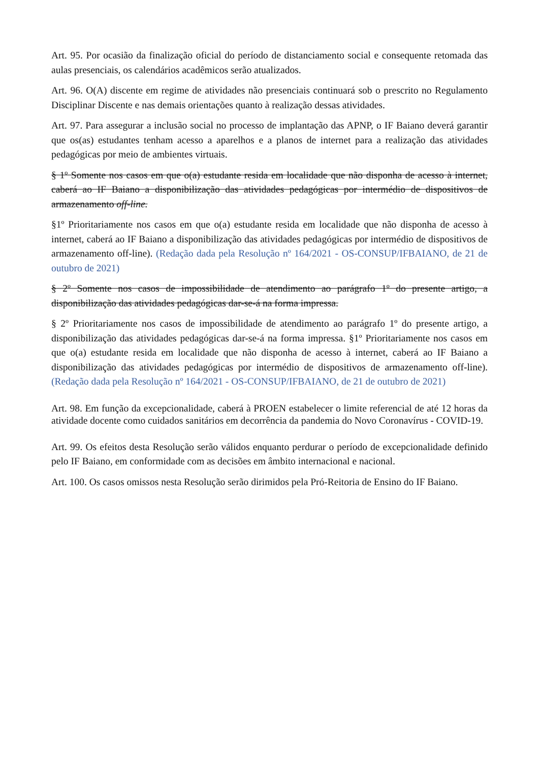Art. 95. Por ocasião da finalização oficial do período de distanciamento social e consequente retomada das aulas presenciais, os calendários acadêmicos serão atualizados.
Art. 96. O(A) discente em regime de atividades não presenciais continuará sob o prescrito no Regulamento Disciplinar Discente e nas demais orientações quanto à realização dessas atividades.
Art. 97. Para assegurar a inclusão social no processo de implantação das APNP, o IF Baiano deverá garantir que os(as) estudantes tenham acesso a aparelhos e a planos de internet para a realização das atividades pedagógicas por meio de ambientes virtuais.
§ 1º Somente nos casos em que o(a) estudante resida em localidade que não disponha de acesso à internet, caberá ao IF Baiano a disponibilização das atividades pedagógicas por intermédio de dispositivos de armazenamento off-line.
§1º Prioritariamente nos casos em que o(a) estudante resida em localidade que não disponha de acesso à internet, caberá ao IF Baiano a disponibilização das atividades pedagógicas por intermédio de dispositivos de armazenamento off-line). (Redação dada pela Resolução nº 164/2021 - OS-CONSUP/IFBAIANO, de 21 de outubro de 2021)
§ 2º Somente nos casos de impossibilidade de atendimento ao parágrafo 1º do presente artigo, a disponibilização das atividades pedagógicas dar-se-á na forma impressa.
§ 2º Prioritariamente nos casos de impossibilidade de atendimento ao parágrafo 1º do presente artigo, a disponibilização das atividades pedagógicas dar-se-á na forma impressa. §1º Prioritariamente nos casos em que o(a) estudante resida em localidade que não disponha de acesso à internet, caberá ao IF Baiano a disponibilização das atividades pedagógicas por intermédio de dispositivos de armazenamento off-line). (Redação dada pela Resolução nº 164/2021 - OS-CONSUP/IFBAIANO, de 21 de outubro de 2021)
Art. 98. Em função da excepcionalidade, caberá à PROEN estabelecer o limite referencial de até 12 horas da atividade docente como cuidados sanitários em decorrência da pandemia do Novo Coronavírus - COVID-19.
Art. 99. Os efeitos desta Resolução serão válidos enquanto perdurar o período de excepcionalidade definido pelo IF Baiano, em conformidade com as decisões em âmbito internacional e nacional.
Art. 100. Os casos omissos nesta Resolução serão dirimidos pela Pró-Reitoria de Ensino do IF Baiano.